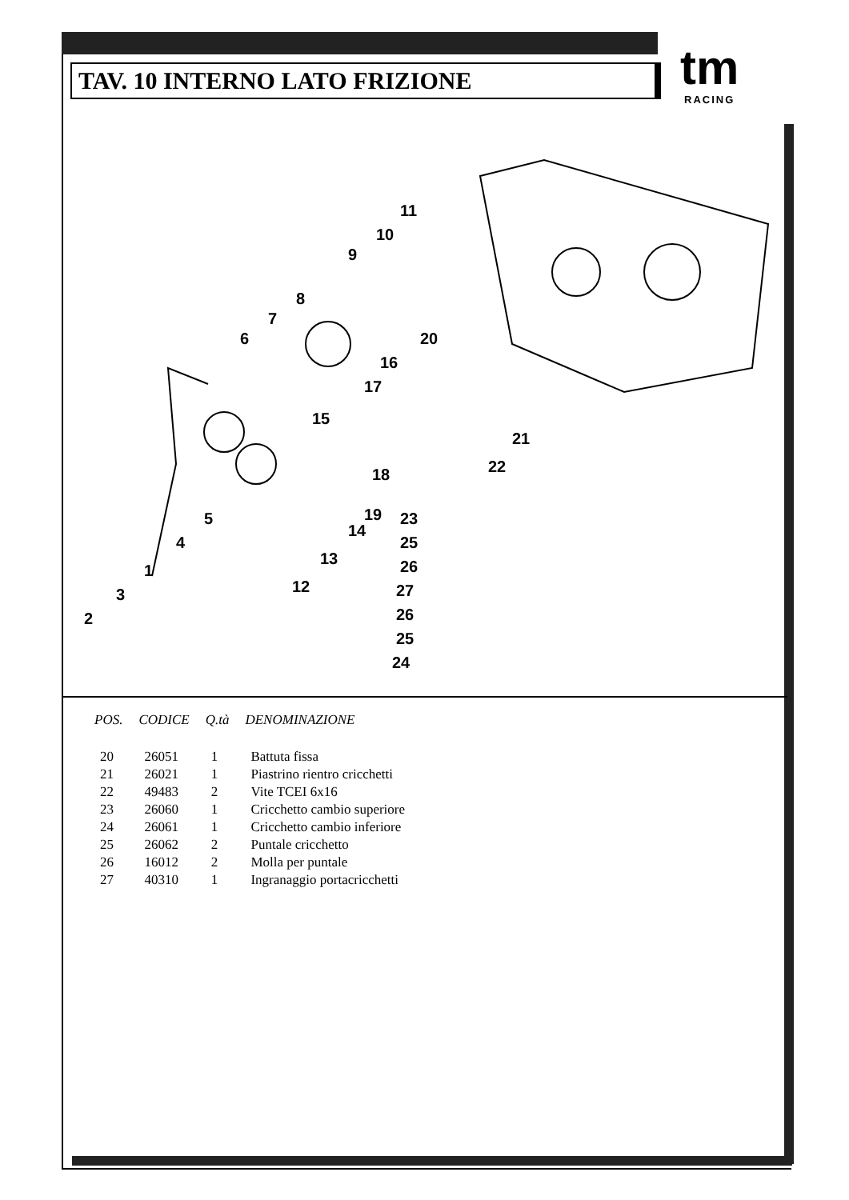TAV. 10 INTERNO LATO FRIZIONE
tm
RACING
1
2
3
4
5
6
7
8
9
10
11
12
13
14
15
16
17
18
19
20
21
22
23
25
26
27
26
25
24
| POS. | CODICE | Q.tà | DENOMINAZIONE |
| --- | --- | --- | --- |
| 20 | 26051 | 1 | Battuta fissa |
| 21 | 26021 | 1 | Piastrino rientro cricchetti |
| 22 | 49483 | 2 | Vite TCEI 6x16 |
| 23 | 26060 | 1 | Cricchetto cambio superiore |
| 24 | 26061 | 1 | Cricchetto cambio inferiore |
| 25 | 26062 | 2 | Puntale cricchetto |
| 26 | 16012 | 2 | Molla per puntale |
| 27 | 40310 | 1 | Ingranaggio portacricchetti |